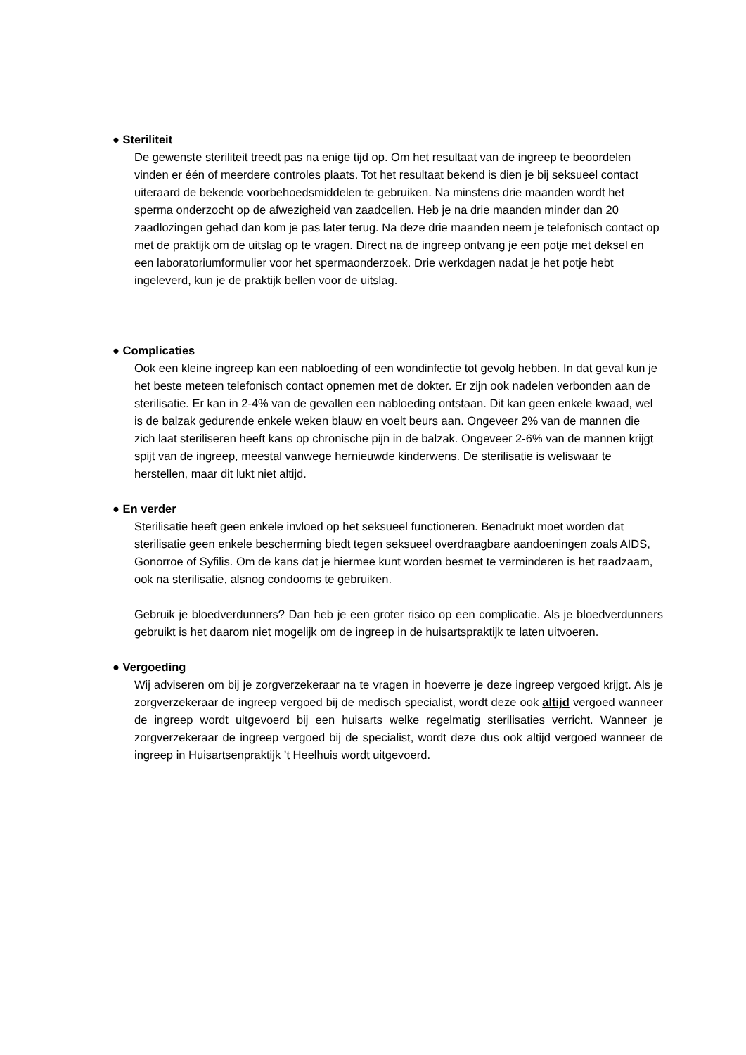● Steriliteit
De gewenste steriliteit treedt pas na enige tijd op. Om het resultaat van de ingreep te beoordelen vinden er één of meerdere controles plaats. Tot het resultaat bekend is dien je bij seksueel contact uiteraard de bekende voorbehoedsmiddelen te gebruiken. Na minstens drie maanden wordt het sperma onderzocht op de afwezigheid van zaadcellen. Heb je na drie maanden minder dan 20 zaadlozingen gehad dan kom je pas later terug. Na deze drie maanden neem je telefonisch contact op met de praktijk om de uitslag op te vragen. Direct na de ingreep ontvang je een potje met deksel en een laboratoriumformulier voor het spermaonderzoek. Drie werkdagen nadat je het potje hebt ingeleverd, kun je de praktijk bellen voor de uitslag.
● Complicaties
Ook een kleine ingreep kan een nabloeding of een wondinfectie tot gevolg hebben. In dat geval kun je het beste meteen telefonisch contact opnemen met de dokter. Er zijn ook nadelen verbonden aan de sterilisatie. Er kan in 2-4% van de gevallen een nabloeding ontstaan. Dit kan geen enkele kwaad, wel is de balzak gedurende enkele weken blauw en voelt beurs aan. Ongeveer 2% van de mannen die zich laat steriliseren heeft kans op chronische pijn in de balzak. Ongeveer 2-6% van de mannen krijgt spijt van de ingreep, meestal vanwege hernieuwde kinderwens. De sterilisatie is weliswaar te herstellen, maar dit lukt niet altijd.
● En verder
Sterilisatie heeft geen enkele invloed op het seksueel functioneren. Benadrukt moet worden dat sterilisatie geen enkele bescherming biedt tegen seksueel overdraagbare aandoeningen zoals AIDS, Gonorroe of Syfilis. Om de kans dat je hiermee kunt worden besmet te verminderen is het raadzaam, ook na sterilisatie, alsnog condooms te gebruiken.
Gebruik je bloedverdunners? Dan heb je een groter risico op een complicatie. Als je bloedverdunners gebruikt is het daarom niet mogelijk om de ingreep in de huisartspraktijk te laten uitvoeren.
● Vergoeding
Wij adviseren om bij je zorgverzekeraar na te vragen in hoeverre je deze ingreep vergoed krijgt. Als je zorgverzekeraar de ingreep vergoed bij de medisch specialist, wordt deze ook altijd vergoed wanneer de ingreep wordt uitgevoerd bij een huisarts welke regelmatig sterilisaties verricht. Wanneer je zorgverzekeraar de ingreep vergoed bij de specialist, wordt deze dus ook altijd vergoed wanneer de ingreep in Huisartsenpraktijk ’t Heelhuis wordt uitgevoerd.